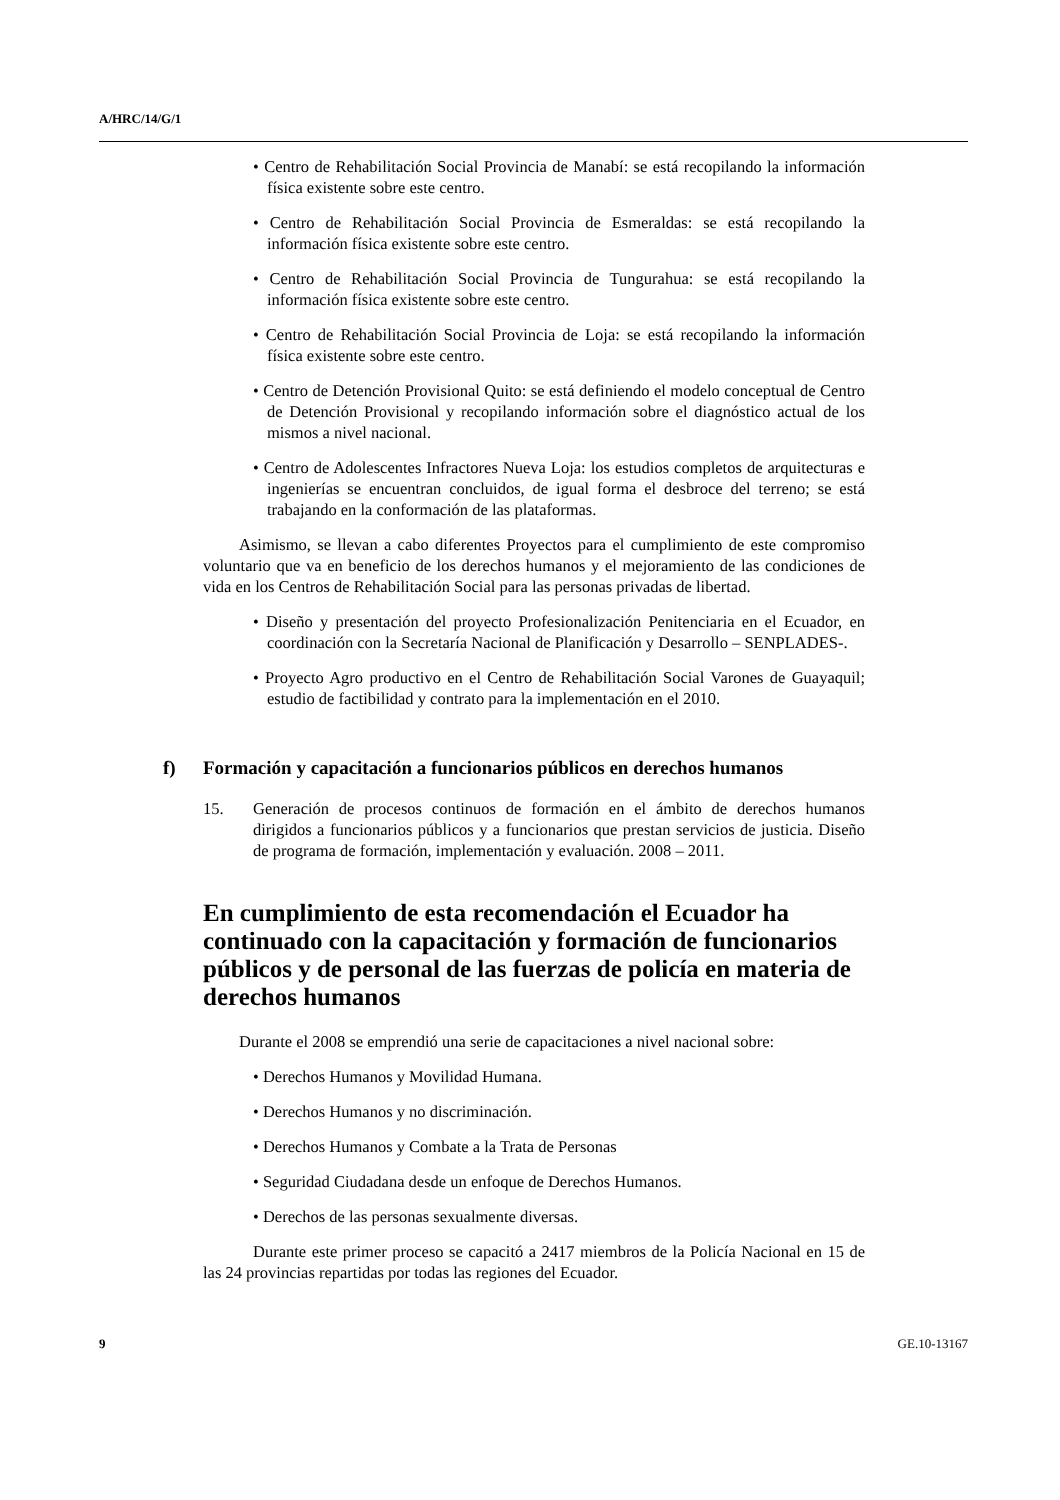A/HRC/14/G/1
• Centro de Rehabilitación Social Provincia de Manabí: se está recopilando la información física existente sobre este centro.
• Centro de Rehabilitación Social Provincia de Esmeraldas: se está recopilando la información física existente sobre este centro.
• Centro de Rehabilitación Social Provincia de Tungurahua: se está recopilando la información física existente sobre este centro.
• Centro de Rehabilitación Social Provincia de Loja: se está recopilando la información física existente sobre este centro.
• Centro de Detención Provisional Quito: se está definiendo el modelo conceptual de Centro de Detención Provisional y recopilando información sobre el diagnóstico actual de los mismos a nivel nacional.
• Centro de Adolescentes Infractores Nueva Loja: los estudios completos de arquitecturas e ingenierías se encuentran concluidos, de igual forma el desbroce del terreno; se está trabajando en la conformación de las plataformas.
Asimismo, se llevan a cabo diferentes Proyectos para el cumplimiento de este compromiso voluntario que va en beneficio de los derechos humanos y el mejoramiento de las condiciones de vida en los Centros de Rehabilitación Social para las personas privadas de libertad.
• Diseño y presentación del proyecto Profesionalización Penitenciaria en el Ecuador, en coordinación con la Secretaría Nacional de Planificación y Desarrollo – SENPLADES-.
• Proyecto Agro productivo en el Centro de Rehabilitación Social Varones de Guayaquil; estudio de factibilidad y contrato para la implementación en el 2010.
f) Formación y capacitación a funcionarios públicos en derechos humanos
15. Generación de procesos continuos de formación en el ámbito de derechos humanos dirigidos a funcionarios públicos y a funcionarios que prestan servicios de justicia. Diseño de programa de formación, implementación y evaluación. 2008 – 2011.
En cumplimiento de esta recomendación el Ecuador ha continuado con la capacitación y formación de funcionarios públicos y de personal de las fuerzas de policía en materia de derechos humanos
Durante el 2008 se emprendió una serie de capacitaciones a nivel nacional sobre:
• Derechos Humanos y Movilidad Humana.
• Derechos Humanos y no discriminación.
• Derechos Humanos y Combate a la Trata de Personas
• Seguridad Ciudadana desde un enfoque de Derechos Humanos.
• Derechos de las personas sexualmente diversas.
Durante este primer proceso se capacitó a 2417 miembros de la Policía Nacional en 15 de las 24 provincias repartidas por todas las regiones del Ecuador.
9 GE.10-13167